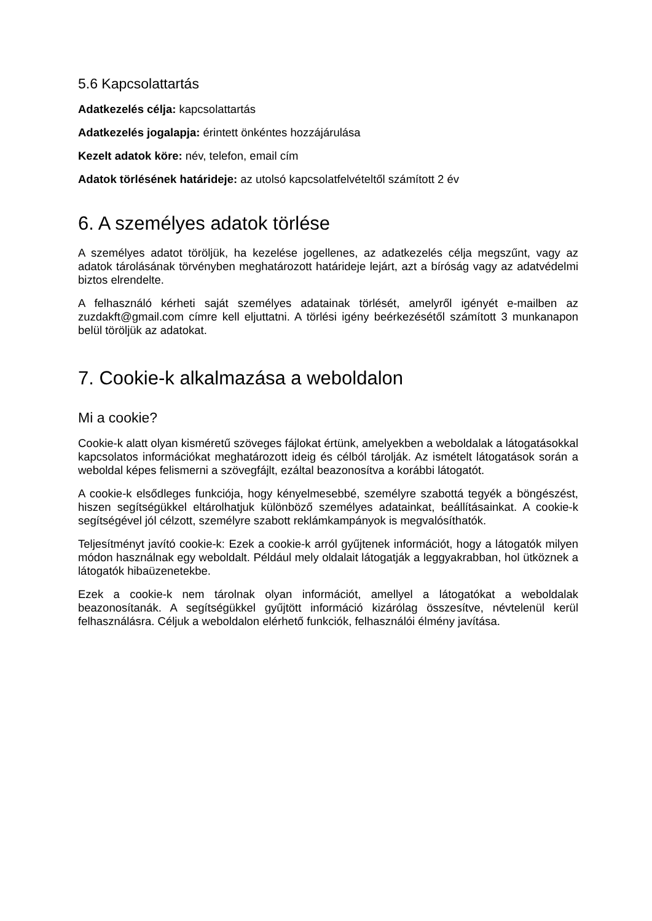5.6 Kapcsolattartás
Adatkezelés célja: kapcsolattartás
Adatkezelés jogalapja: érintett önkéntes hozzájárulása
Kezelt adatok köre: név, telefon, email cím
Adatok törlésének határideje: az utolsó kapcsolatfelvételtől számított 2 év
6. A személyes adatok törlése
A személyes adatot töröljük, ha kezelése jogellenes, az adatkezelés célja megszűnt, vagy az adatok tárolásának törvényben meghatározott határideje lejárt, azt a bíróság vagy az adatvédelmi biztos elrendelte.
A felhasználó kérheti saját személyes adatainak törlését, amelyről igényét e-mailben az zuzdakft@gmail.com címre kell eljuttatni. A törlési igény beérkezésétől számított 3 munkanapon belül töröljük az adatokat.
7. Cookie-k alkalmazása a weboldalon
Mi a cookie?
Cookie-k alatt olyan kisméretű szöveges fájlokat értünk, amelyekben a weboldalak a látogatásokkal kapcsolatos információkat meghatározott ideig és célból tárolják. Az ismételt látogatások során a weboldal képes felismerni a szövegfájlt, ezáltal beazonosítva a korábbi látogatót.
A cookie-k elsődleges funkciója, hogy kényelmesebbé, személyre szabottá tegyék a böngészést, hiszen segítségükkel eltárolhatjuk különböző személyes adatainkat, beállításainkat. A cookie-k segítségével jól célzott, személyre szabott reklámkampányok is megvalósíthatók.
Teljesítményt javító cookie-k: Ezek a cookie-k arról gyűjtenek információt, hogy a látogatók milyen módon használnak egy weboldalt. Például mely oldalait látogatják a leggyakrabban, hol ütköznek a látogatók hibaüzenetekbe.
Ezek a cookie-k nem tárolnak olyan információt, amellyel a látogatókat a weboldalak beazonosítanák. A segítségükkel gyűjtött információ kizárólag összesítve, névtelenül kerül felhasználásra. Céljuk a weboldalon elérhető funkciók, felhasználói élmény javítása.